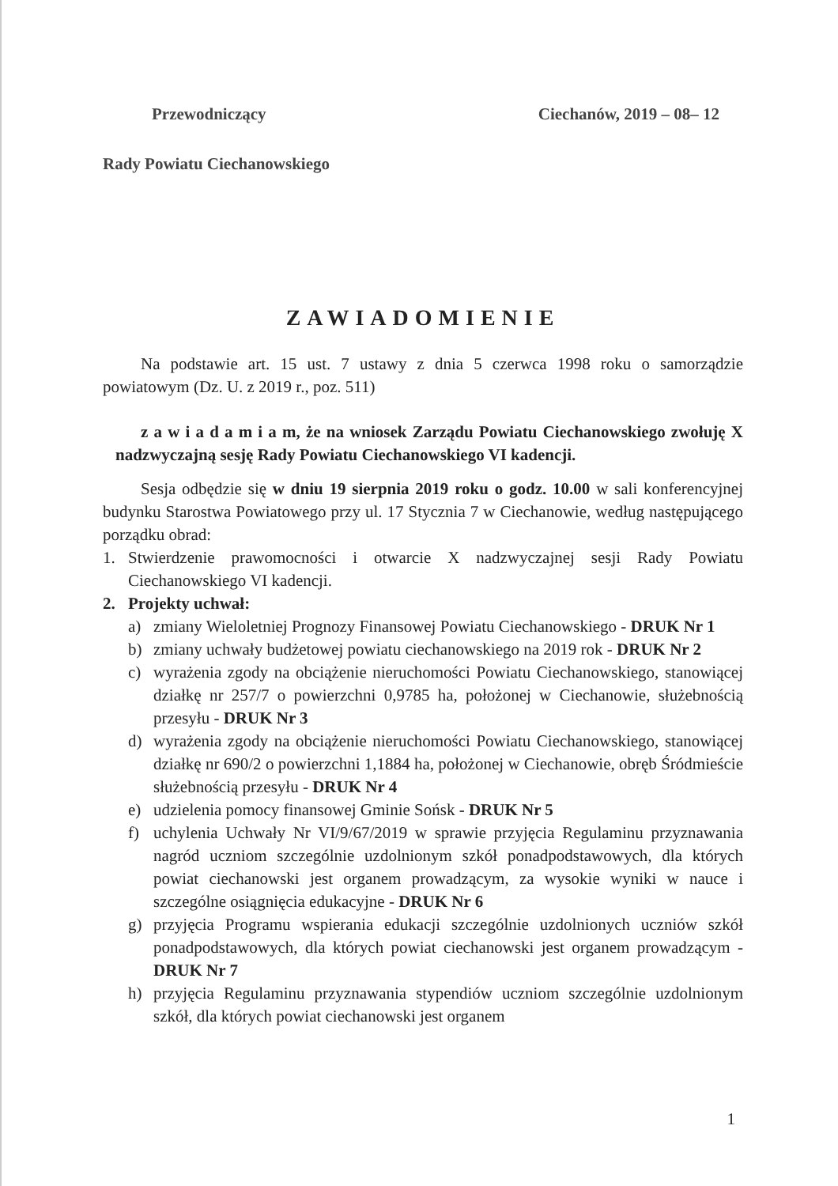Przewodniczący Ciechanów, 2019 – 08– 12
Rady Powiatu Ciechanowskiego
ZAWIADOMIENIE
Na podstawie art. 15 ust. 7 ustawy z dnia 5 czerwca 1998 roku o samorządzie powiatowym (Dz. U. z 2019 r., poz. 511)
z a w i a d a m i a m, że na wniosek Zarządu Powiatu Ciechanowskiego zwołuję X nadzwyczajną sesję Rady Powiatu Ciechanowskiego VI kadencji.
Sesja odbędzie się w dniu 19 sierpnia 2019 roku o godz. 10.00 w sali konferencyjnej budynku Starostwa Powiatowego przy ul. 17 Stycznia 7 w Ciechanowie, według następującego porządku obrad:
1. Stwierdzenie prawomocności i otwarcie X nadzwyczajnej sesji Rady Powiatu Ciechanowskiego VI kadencji.
2. Projekty uchwał:
a) zmiany Wieloletniej Prognozy Finansowej Powiatu Ciechanowskiego - DRUK Nr 1
b) zmiany uchwały budżetowej powiatu ciechanowskiego na 2019 rok - DRUK Nr 2
c) wyrażenia zgody na obciążenie nieruchomości Powiatu Ciechanowskiego, stanowiącej działkę nr 257/7 o powierzchni 0,9785 ha, położonej w Ciechanowie, służebnością przesyłu - DRUK Nr 3
d) wyrażenia zgody na obciążenie nieruchomości Powiatu Ciechanowskiego, stanowiącej działkę nr 690/2 o powierzchni 1,1884 ha, położonej w Ciechanowie, obręb Śródmieście służebnością przesyłu - DRUK Nr 4
e) udzielenia pomocy finansowej Gminie Sońsk - DRUK Nr 5
f) uchylenia Uchwały Nr VI/9/67/2019 w sprawie przyjęcia Regulaminu przyznawania nagród uczniom szczególnie uzdolnionym szkół ponadpodstawowych, dla których powiat ciechanowski jest organem prowadzącym, za wysokie wyniki w nauce i szczególne osiągnięcia edukacyjne - DRUK Nr 6
g) przyjęcia Programu wspierania edukacji szczególnie uzdolnionych uczniów szkół ponadpodstawowych, dla których powiat ciechanowski jest organem prowadzącym - DRUK Nr 7
h) przyjęcia Regulaminu przyznawania stypendiów uczniom szczególnie uzdolnionym szkół, dla których powiat ciechanowski jest organem
1